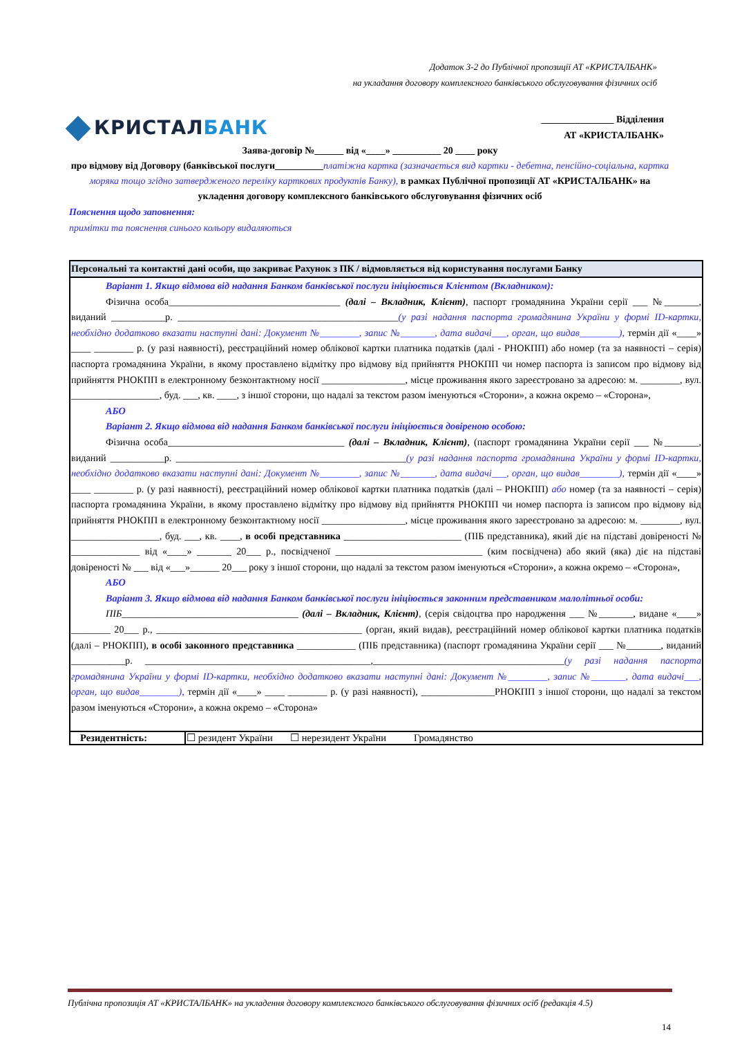Додаток 3-2 до Публічної пропозиції АТ «КРИСТАЛБАНК»
на укладання договору комплексного банківського обслуговування фізичних осіб
КРИСТАЛБАНК
_______________ Відділення
АТ «КРИСТАЛБАНК»
Заява-договір №______ від «____» __________ 20 ____ року
про відмову від Договору (банківської послуги__________платіжна картка (зазначається вид картки - дебетна, пенсійно-соціальна, картка моряка тощо згідно затвердженого переліку карткових продуктів Банку), в рамках Публічної пропозиції АТ «КРИСТАЛБАНК» на укладення договору комплексного банківського обслуговування фізичних осіб
Пояснення щодо заповнення:
примітки та пояснення синього кольору видаляються
| Персональні та контактні дані особи, що закриває Рахунок з ПК / відмовляється від користування послугами Банку | |
| --- | --- |
| Варіант 1. Якщо відмова від надання Банком банківської послуги ініціюється Клієнтом (Вкладником): Фізична особа___________________________________ (далі – Вкладник, Клієнт) , паспорт громадянина України серії ___ №_______, виданий ___________р. _____________________________________________ (у разі надання паспорта громадянина України у формі ID-картки, необхідно додатково вказати наступні дані: Документ №________, запис №_______, дата видачі___, орган, що видав________), термін дії «____» ____ ________ р. (у разі наявності), реєстраційний номер облікової картки платника податків (далі - РНОКПП) або номер (та за наявності – серія) паспорта громадянина України, в якому проставлено відмітку про відмову від прийняття РНОКПП чи номер паспорта із записом про відмову від прийняття РНОКПП в електронному безконтактному носії _________________, місце проживання якого зареєстровано за адресою: м. ________, вул. __________________, буд. ___, кв. ____, з іншої сторони, що надалі за текстом разом іменуються «Сторони», а кожна окремо – «Сторона», АБО Варіант 2. Якщо відмова від надання Банком банківської послуги ініціюється довіреною особою: Фізична особа____________________________________ (далі – Вкладник, Клієнт) , (паспорт громадянина України серії ___ №_______, виданий ___________р. _______________________________________________ (у разі надання паспорта громадянина України у формі ID-картки, необхідно додатково вказати наступні дані: Документ №________, запис №_______, дата видачі___, орган, що видав________), термін дії «____» ____ ________ р. (у разі наявності), реєстраційний номер облікової картки платника податків (далі – РНОКПП) або номер (та за наявності – серія) паспорта громадянина України, в якому проставлено відмітку про відмову від прийняття РНОКПП чи номер паспорта із записом про відмову від прийняття РНОКПП в електронному безконтактному носії _________________, місце проживання якого зареєстровано за адресою: м. ________, вул. __________________, буд. ___, кв. ____, в особі представника ________________________ (ПІБ представника), який діє на підставі довіреності № ______________ від «____» _______ 20___ р., посвідченої ______________________________ (ким посвідчена) або який (яка) діє на підставі довіреності № ___ від «___»______ 20___ року з іншої сторони, що надалі за текстом разом іменуються «Сторони», а кожна окремо – «Сторона», АБО Варіант 3. Якщо відмова від надання Банком банківської послуги ініціюється законним представником малолітньої особи: ПІБ ____________________________________ (далі – Вкладник, Клієнт) , (серія свідоцтва про народження ___ №_______, видане «____» ________ 20___ р., __________________________________________ (орган, який видав), реєстраційний номер облікової картки платника податків (далі – РНОКПП), в особі законного представника ____________ (ПІБ представника) (паспорт громадянина України серії ___ №_______, виданий ___________р. ______________________________________________,_______________________________________ (у разі надання паспорта громадянина України у формі ID-картки, необхідно додатково вказати наступні дані: Документ №________, запис №_______, дата видачі___, орган, що видав________), термін дії «____» ____ ________ р. (у разі наявності), _______________РНОКПП з іншої сторони, що надалі за текстом разом іменуються «Сторони», а кожна окремо – «Сторона» | |
| Резидентність: | ☐ резидент України ☐ нерезидент України Громадянство |
Публічна пропозиція АТ «КРИСТАЛБАНК» на укладення договору комплексного банківського обслуговування фізичних осіб (редакція 4.5)
14